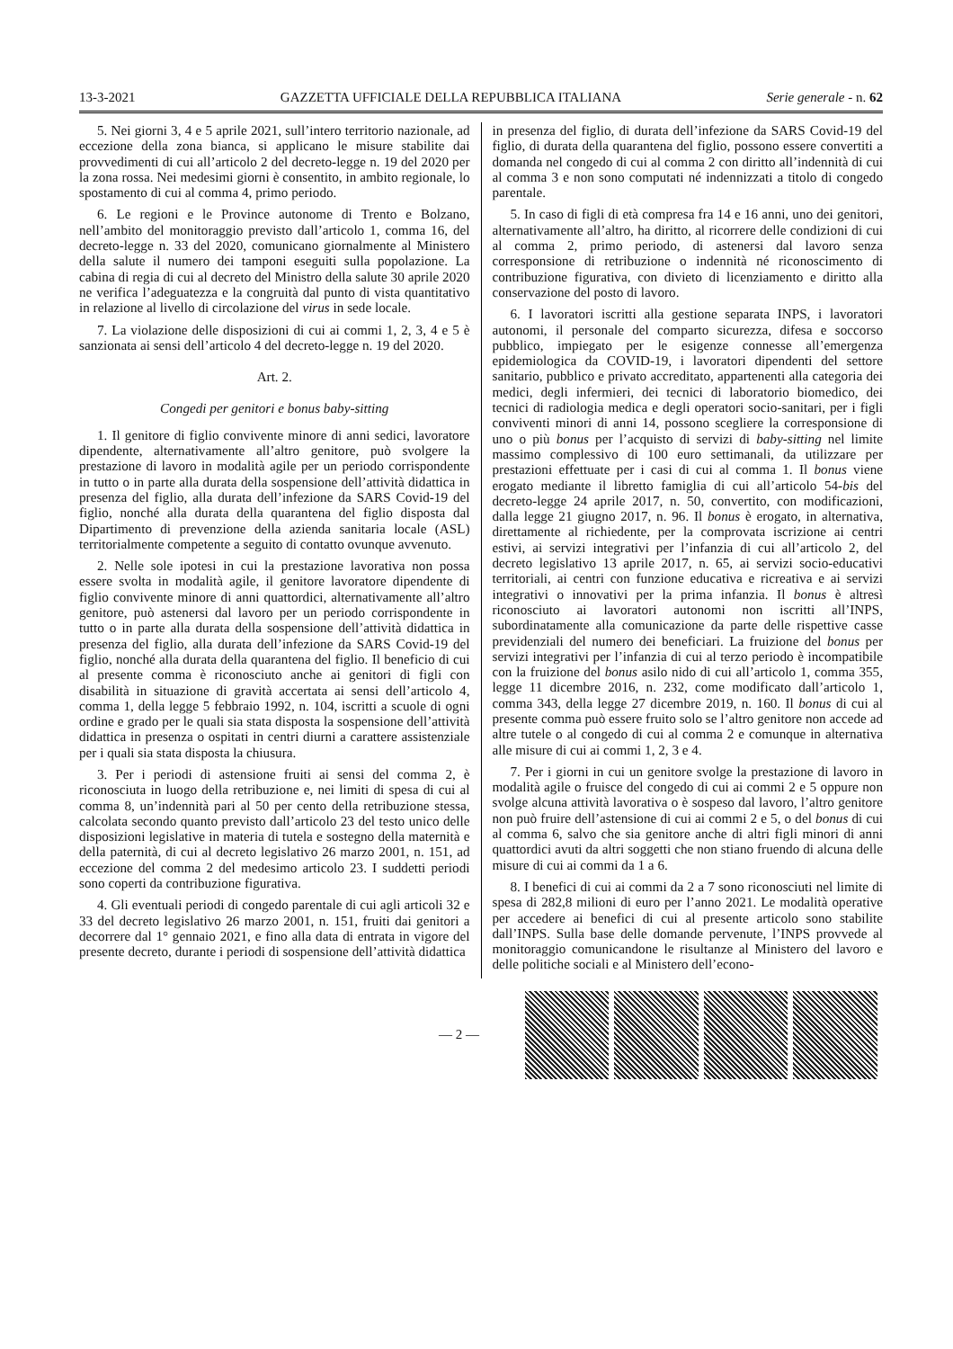13-3-2021 GAZZETTA UFFICIALE DELLA REPUBBLICA ITALIANA Serie generale - n. 62
5. Nei giorni 3, 4 e 5 aprile 2021, sull’intero territorio nazionale, ad eccezione della zona bianca, si applicano le misure stabilite dai provvedimenti di cui all’articolo 2 del decreto-legge n. 19 del 2020 per la zona rossa. Nei medesimi giorni è consentito, in ambito regionale, lo spostamento di cui al comma 4, primo periodo.
6. Le regioni e le Province autonome di Trento e Bolzano, nell’ambito del monitoraggio previsto dall’articolo 1, comma 16, del decreto-legge n. 33 del 2020, comunicano giornalmente al Ministero della salute il numero dei tamponi eseguiti sulla popolazione. La cabina di regia di cui al decreto del Ministro della salute 30 aprile 2020 ne verifica l’adeguatezza e la congruità dal punto di vista quantitativo in relazione al livello di circolazione del virus in sede locale.
7. La violazione delle disposizioni di cui ai commi 1, 2, 3, 4 e 5 è sanzionata ai sensi dell’articolo 4 del decreto-legge n. 19 del 2020.
Art. 2.
Congedi per genitori e bonus baby-sitting
1. Il genitore di figlio convivente minore di anni sedici, lavoratore dipendente, alternativamente all’altro genitore, può svolgere la prestazione di lavoro in modalità agile per un periodo corrispondente in tutto o in parte alla durata della sospensione dell’attività didattica in presenza del figlio, alla durata dell’infezione da SARS Covid-19 del figlio, nonché alla durata della quarantena del figlio disposta dal Dipartimento di prevenzione della azienda sanitaria locale (ASL) territorialmente competente a seguito di contatto ovunque avvenuto.
2. Nelle sole ipotesi in cui la prestazione lavorativa non possa essere svolta in modalità agile, il genitore lavoratore dipendente di figlio convivente minore di anni quattordici, alternativamente all’altro genitore, può astenersi dal lavoro per un periodo corrispondente in tutto o in parte alla durata della sospensione dell’attività didattica in presenza del figlio, alla durata dell’infezione da SARS Covid-19 del figlio, nonché alla durata della quarantena del figlio. Il beneficio di cui al presente comma è riconosciuto anche ai genitori di figli con disabilità in situazione di gravità accertata ai sensi dell’articolo 4, comma 1, della legge 5 febbraio 1992, n. 104, iscritti a scuole di ogni ordine e grado per le quali sia stata disposta la sospensione dell’attività didattica in presenza o ospitati in centri diurni a carattere assistenziale per i quali sia stata disposta la chiusura.
3. Per i periodi di astensione fruiti ai sensi del comma 2, è riconosciuta in luogo della retribuzione e, nei limiti di spesa di cui al comma 8, un’indennità pari al 50 per cento della retribuzione stessa, calcolata secondo quanto previsto dall’articolo 23 del testo unico delle disposizioni legislative in materia di tutela e sostegno della maternità e della paternità, di cui al decreto legislativo 26 marzo 2001, n. 151, ad eccezione del comma 2 del medesimo articolo 23. I suddetti periodi sono coperti da contribuzione figurativa.
4. Gli eventuali periodi di congedo parentale di cui agli articoli 32 e 33 del decreto legislativo 26 marzo 2001, n. 151, fruiti dai genitori a decorrere dal 1° gennaio 2021, e fino alla data di entrata in vigore del presente decreto, durante i periodi di sospensione dell’attività didattica
in presenza del figlio, di durata dell’infezione da SARS Covid-19 del figlio, di durata della quarantena del figlio, possono essere convertiti a domanda nel congedo di cui al comma 2 con diritto all’indennità di cui al comma 3 e non sono computati né indennizzati a titolo di congedo parentale.
5. In caso di figli di età compresa fra 14 e 16 anni, uno dei genitori, alternativamente all’altro, ha diritto, al ricorrere delle condizioni di cui al comma 2, primo periodo, di astenersi dal lavoro senza corresponsione di retribuzione o indennità né riconoscimento di contribuzione figurativa, con divieto di licenziamento e diritto alla conservazione del posto di lavoro.
6. I lavoratori iscritti alla gestione separata INPS, i lavoratori autonomi, il personale del comparto sicurezza, difesa e soccorso pubblico, impiegato per le esigenze connesse all’emergenza epidemiologica da COVID-19, i lavoratori dipendenti del settore sanitario, pubblico e privato accreditato, appartenenti alla categoria dei medici, degli infermieri, dei tecnici di laboratorio biomedico, dei tecnici di radiologia medica e degli operatori socio-sanitari, per i figli conviventi minori di anni 14, possono scegliere la corresponsione di uno o più bonus per l’acquisto di servizi di baby-sitting nel limite massimo complessivo di 100 euro settimanali, da utilizzare per prestazioni effettuate per i casi di cui al comma 1. Il bonus viene erogato mediante il libretto famiglia di cui all’articolo 54-bis del decreto-legge 24 aprile 2017, n. 50, convertito, con modificazioni, dalla legge 21 giugno 2017, n. 96. Il bonus è erogato, in alternativa, direttamente al richiedente, per la comprovata iscrizione ai centri estivi, ai servizi integrativi per l’infanzia di cui all’articolo 2, del decreto legislativo 13 aprile 2017, n. 65, ai servizi socio-educativi territoriali, ai centri con funzione educativa e ricreativa e ai servizi integrativi o innovativi per la prima infanzia. Il bonus è altresì riconosciuto ai lavoratori autonomi non iscritti all’INPS, subordinatamente alla comunicazione da parte delle rispettive casse previdenziali del numero dei beneficiari. La fruizione del bonus per servizi integrativi per l’infanzia di cui al terzo periodo è incompatibile con la fruizione del bonus asilo nido di cui all’articolo 1, comma 355, legge 11 dicembre 2016, n. 232, come modificato dall’articolo 1, comma 343, della legge 27 dicembre 2019, n. 160. Il bonus di cui al presente comma può essere fruito solo se l’altro genitore non accede ad altre tutele o al congedo di cui al comma 2 e comunque in alternativa alle misure di cui ai commi 1, 2, 3 e 4.
7. Per i giorni in cui un genitore svolge la prestazione di lavoro in modalità agile o fruisce del congedo di cui ai commi 2 e 5 oppure non svolge alcuna attività lavorativa o è sospeso dal lavoro, l’altro genitore non può fruire dell’astensione di cui ai commi 2 e 5, o del bonus di cui al comma 6, salvo che sia genitore anche di altri figli minori di anni quattordici avuti da altri soggetti che non stiano fruendo di alcuna delle misure di cui ai commi da 1 a 6.
8. I benefici di cui ai commi da 2 a 7 sono riconosciuti nel limite di spesa di 282,8 milioni di euro per l’anno 2021. Le modalità operative per accedere ai benefici di cui al presente articolo sono stabilite dall’INPS. Sulla base delle domande pervenute, l’INPS provvede al monitoraggio comunicandone le risultanze al Ministero del lavoro e delle politiche sociali e al Ministero dell’econo-
— 2 —